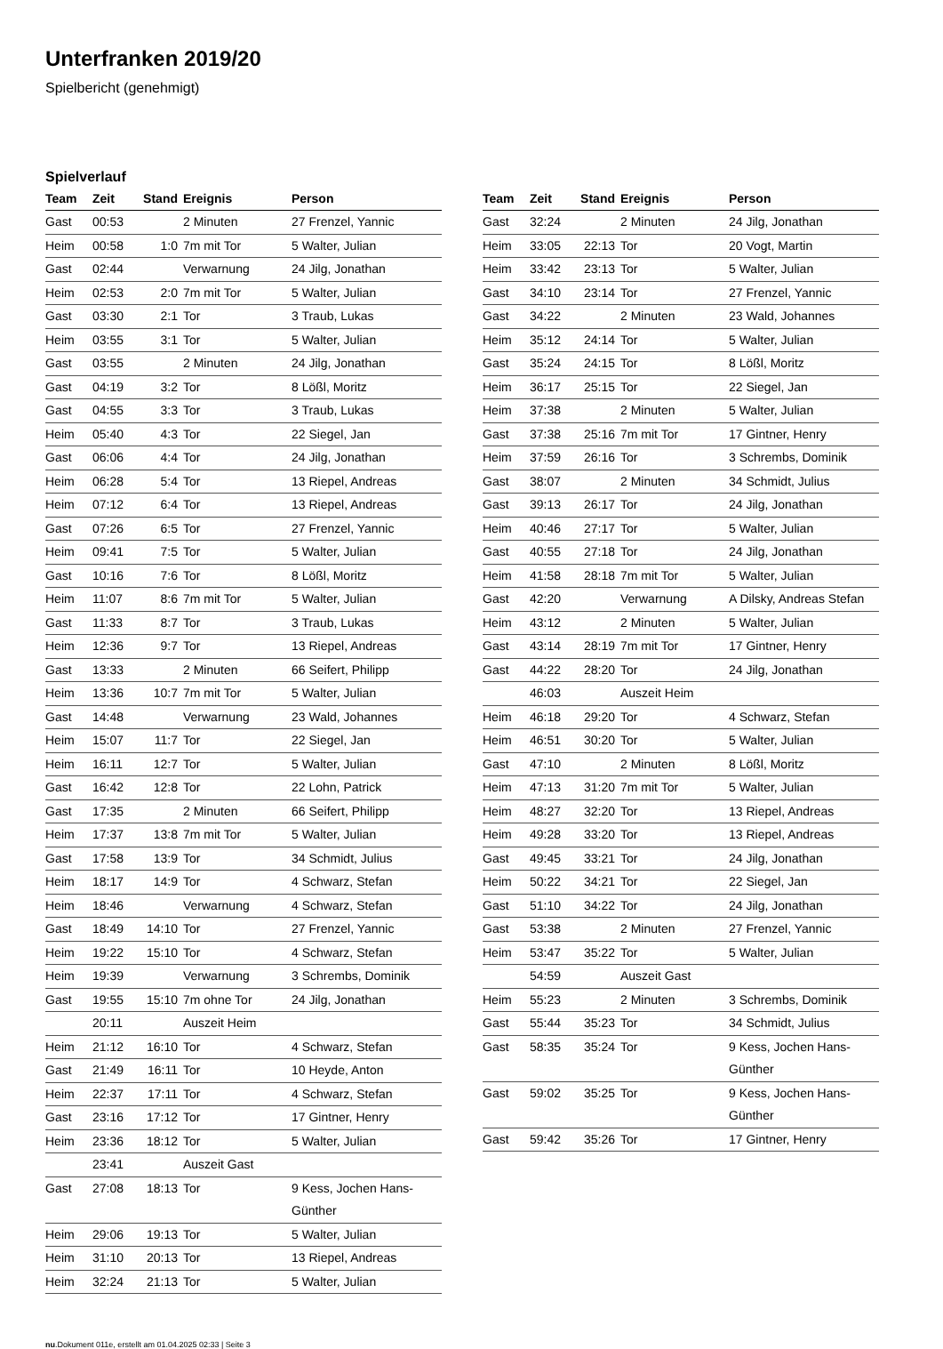Unterfranken 2019/20
Spielbericht (genehmigt)
Spielverlauf
| Team | Zeit | Stand | Ereignis | Person |
| --- | --- | --- | --- | --- |
| Gast | 00:53 | | 2 Minuten | 27 Frenzel, Yannic |
| Heim | 00:58 | 1:0 | 7m mit Tor | 5 Walter, Julian |
| Gast | 02:44 | | Verwarnung | 24 Jilg, Jonathan |
| Heim | 02:53 | 2:0 | 7m mit Tor | 5 Walter, Julian |
| Gast | 03:30 | 2:1 | Tor | 3 Traub, Lukas |
| Heim | 03:55 | 3:1 | Tor | 5 Walter, Julian |
| Gast | 03:55 | | 2 Minuten | 24 Jilg, Jonathan |
| Gast | 04:19 | 3:2 | Tor | 8 Lößl, Moritz |
| Gast | 04:55 | 3:3 | Tor | 3 Traub, Lukas |
| Heim | 05:40 | 4:3 | Tor | 22 Siegel, Jan |
| Gast | 06:06 | 4:4 | Tor | 24 Jilg, Jonathan |
| Heim | 06:28 | 5:4 | Tor | 13 Riepel, Andreas |
| Heim | 07:12 | 6:4 | Tor | 13 Riepel, Andreas |
| Gast | 07:26 | 6:5 | Tor | 27 Frenzel, Yannic |
| Heim | 09:41 | 7:5 | Tor | 5 Walter, Julian |
| Gast | 10:16 | 7:6 | Tor | 8 Lößl, Moritz |
| Heim | 11:07 | 8:6 | 7m mit Tor | 5 Walter, Julian |
| Gast | 11:33 | 8:7 | Tor | 3 Traub, Lukas |
| Heim | 12:36 | 9:7 | Tor | 13 Riepel, Andreas |
| Gast | 13:33 | | 2 Minuten | 66 Seifert, Philipp |
| Heim | 13:36 | 10:7 | 7m mit Tor | 5 Walter, Julian |
| Gast | 14:48 | | Verwarnung | 23 Wald, Johannes |
| Heim | 15:07 | 11:7 | Tor | 22 Siegel, Jan |
| Heim | 16:11 | 12:7 | Tor | 5 Walter, Julian |
| Gast | 16:42 | 12:8 | Tor | 22 Lohn, Patrick |
| Gast | 17:35 | | 2 Minuten | 66 Seifert, Philipp |
| Heim | 17:37 | 13:8 | 7m mit Tor | 5 Walter, Julian |
| Gast | 17:58 | 13:9 | Tor | 34 Schmidt, Julius |
| Heim | 18:17 | 14:9 | Tor | 4 Schwarz, Stefan |
| Heim | 18:46 | | Verwarnung | 4 Schwarz, Stefan |
| Gast | 18:49 | 14:10 | Tor | 27 Frenzel, Yannic |
| Heim | 19:22 | 15:10 | Tor | 4 Schwarz, Stefan |
| Heim | 19:39 | | Verwarnung | 3 Schrembs, Dominik |
| Gast | 19:55 | 15:10 | 7m ohne Tor | 24 Jilg, Jonathan |
| | 20:11 | | Auszeit Heim | |
| Heim | 21:12 | 16:10 | Tor | 4 Schwarz, Stefan |
| Gast | 21:49 | 16:11 | Tor | 10 Heyde, Anton |
| Heim | 22:37 | 17:11 | Tor | 4 Schwarz, Stefan |
| Gast | 23:16 | 17:12 | Tor | 17 Gintner, Henry |
| Heim | 23:36 | 18:12 | Tor | 5 Walter, Julian |
| | 23:41 | | Auszeit Gast | |
| Gast | 27:08 | 18:13 | Tor | 9 Kess, Jochen Hans- Günther |
| Heim | 29:06 | 19:13 | Tor | 5 Walter, Julian |
| Heim | 31:10 | 20:13 | Tor | 13 Riepel, Andreas |
| Heim | 32:24 | 21:13 | Tor | 5 Walter, Julian |
| Team | Zeit | Stand | Ereignis | Person |
| --- | --- | --- | --- | --- |
| Gast | 32:24 | | 2 Minuten | 24 Jilg, Jonathan |
| Heim | 33:05 | 22:13 | Tor | 20 Vogt, Martin |
| Heim | 33:42 | 23:13 | Tor | 5 Walter, Julian |
| Gast | 34:10 | 23:14 | Tor | 27 Frenzel, Yannic |
| Gast | 34:22 | | 2 Minuten | 23 Wald, Johannes |
| Heim | 35:12 | 24:14 | Tor | 5 Walter, Julian |
| Gast | 35:24 | 24:15 | Tor | 8 Lößl, Moritz |
| Heim | 36:17 | 25:15 | Tor | 22 Siegel, Jan |
| Heim | 37:38 | | 2 Minuten | 5 Walter, Julian |
| Gast | 37:38 | 25:16 | 7m mit Tor | 17 Gintner, Henry |
| Heim | 37:59 | 26:16 | Tor | 3 Schrembs, Dominik |
| Gast | 38:07 | | 2 Minuten | 34 Schmidt, Julius |
| Gast | 39:13 | 26:17 | Tor | 24 Jilg, Jonathan |
| Heim | 40:46 | 27:17 | Tor | 5 Walter, Julian |
| Gast | 40:55 | 27:18 | Tor | 24 Jilg, Jonathan |
| Heim | 41:58 | 28:18 | 7m mit Tor | 5 Walter, Julian |
| Gast | 42:20 | | Verwarnung | A Dilsky, Andreas Stefan |
| Heim | 43:12 | | 2 Minuten | 5 Walter, Julian |
| Gast | 43:14 | 28:19 | 7m mit Tor | 17 Gintner, Henry |
| Gast | 44:22 | 28:20 | Tor | 24 Jilg, Jonathan |
| | 46:03 | | Auszeit Heim | |
| Heim | 46:18 | 29:20 | Tor | 4 Schwarz, Stefan |
| Heim | 46:51 | 30:20 | Tor | 5 Walter, Julian |
| Gast | 47:10 | | 2 Minuten | 8 Lößl, Moritz |
| Heim | 47:13 | 31:20 | 7m mit Tor | 5 Walter, Julian |
| Heim | 48:27 | 32:20 | Tor | 13 Riepel, Andreas |
| Heim | 49:28 | 33:20 | Tor | 13 Riepel, Andreas |
| Gast | 49:45 | 33:21 | Tor | 24 Jilg, Jonathan |
| Heim | 50:22 | 34:21 | Tor | 22 Siegel, Jan |
| Gast | 51:10 | 34:22 | Tor | 24 Jilg, Jonathan |
| Gast | 53:38 | | 2 Minuten | 27 Frenzel, Yannic |
| Heim | 53:47 | 35:22 | Tor | 5 Walter, Julian |
| | 54:59 | | Auszeit Gast | |
| Heim | 55:23 | | 2 Minuten | 3 Schrembs, Dominik |
| Gast | 55:44 | 35:23 | Tor | 34 Schmidt, Julius |
| Gast | 58:35 | 35:24 | Tor | 9 Kess, Jochen Hans- Günther |
| Gast | 59:02 | 35:25 | Tor | 9 Kess, Jochen Hans- Günther |
| Gast | 59:42 | 35:26 | Tor | 17 Gintner, Henry |
nu.Dokument 011e, erstellt am 01.04.2025 02:33 | Seite 3